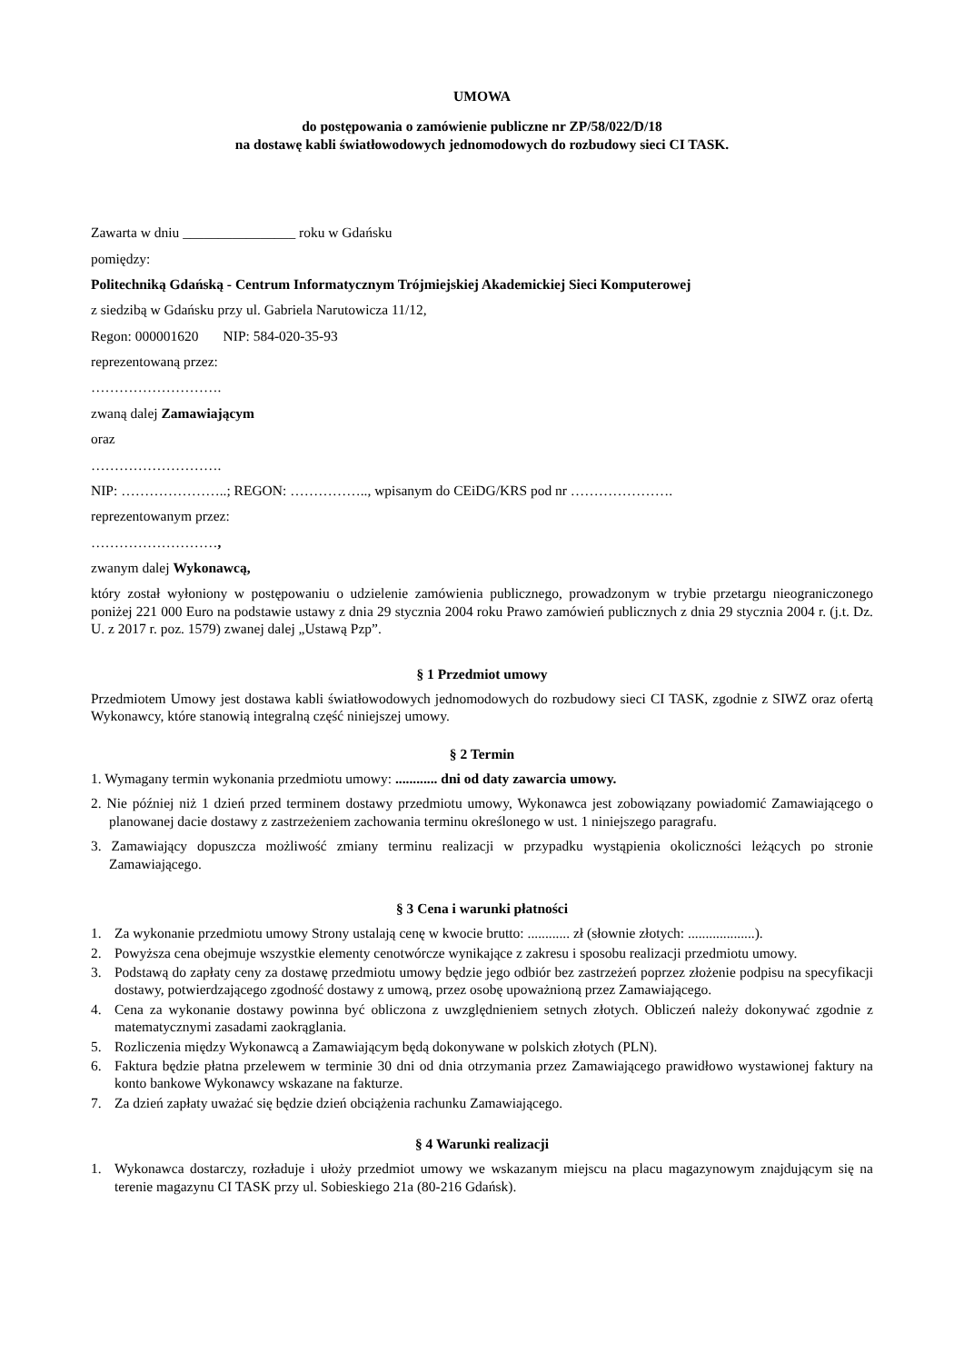UMOWA
do postępowania o zamówienie publiczne nr ZP/58/022/D/18
na dostawę kabli światłowodowych jednomodowych do rozbudowy sieci CI TASK.
Zawarta w dniu ________________ roku w Gdańsku
pomiędzy:
Politechniką Gdańską - Centrum Informatycznym Trójmiejskiej Akademickiej Sieci Komputerowej
z siedzibą w Gdańsku przy ul. Gabriela Narutowicza 11/12,
Regon: 000001620 NIP: 584-020-35-93
reprezentowaną przez:
……………………….
zwaną dalej Zamawiającym
oraz
……………………….
NIP: …………………..; REGON: …………….., wpisanym do CEiDG/KRS pod nr ………………….
reprezentowanym przez:
………………………,
zwanym dalej Wykonawcą,
który został wyłoniony w postępowaniu o udzielenie zamówienia publicznego, prowadzonym w trybie przetargu nieograniczonego poniżej 221 000 Euro na podstawie ustawy z dnia 29 stycznia 2004 roku Prawo zamówień publicznych z dnia 29 stycznia 2004 r. (j.t. Dz. U. z 2017 r. poz. 1579) zwanej dalej „Ustawą Pzp”.
§ 1 Przedmiot umowy
Przedmiotem Umowy jest dostawa kabli światłowodowych jednomodowych do rozbudowy sieci CI TASK, zgodnie z SIWZ oraz ofertą Wykonawcy, które stanowią integralną część niniejszej umowy.
§ 2 Termin
1. Wymagany termin wykonania przedmiotu umowy: ............ dni od daty zawarcia umowy.
2. Nie później niż 1 dzień przed terminem dostawy przedmiotu umowy, Wykonawca jest zobowiązany powiadomić Zamawiającego o planowanej dacie dostawy z zastrzeżeniem zachowania terminu określonego w ust. 1 niniejszego paragrafu.
3. Zamawiający dopuszcza możliwość zmiany terminu realizacji w przypadku wystąpienia okoliczności leżących po stronie Zamawiającego.
§ 3 Cena i warunki płatności
1. Za wykonanie przedmiotu umowy Strony ustalają cenę w kwocie brutto: ............ zł (słownie złotych: ...................).
2. Powyższa cena obejmuje wszystkie elementy cenotwórcze wynikające z zakresu i sposobu realizacji przedmiotu umowy.
3. Podstawą do zapłaty ceny za dostawę przedmiotu umowy będzie jego odbiór bez zastrzeżeń poprzez złożenie podpisu na specyfikacji dostawy, potwierdzającego zgodność dostawy z umową, przez osobę upoważnioną przez Zamawiającego.
4. Cena za wykonanie dostawy powinna być obliczona z uwzględnieniem setnych złotych. Obliczeń należy dokonywać zgodnie z matematycznymi zasadami zaokrąglania.
5. Rozliczenia między Wykonawcą a Zamawiającym będą dokonywane w polskich złotych (PLN).
6. Faktura będzie płatna przelewem w terminie 30 dni od dnia otrzymania przez Zamawiającego prawidłowo wystawionej faktury na konto bankowe Wykonawcy wskazane na fakturze.
7. Za dzień zapłaty uważać się będzie dzień obciążenia rachunku Zamawiającego.
§ 4 Warunki realizacji
1. Wykonawca dostarczy, rozładuje i ułoży przedmiot umowy we wskazanym miejscu na placu magazynowym znajdującym się na terenie magazynu CI TASK przy ul. Sobieskiego 21a (80-216 Gdańsk).